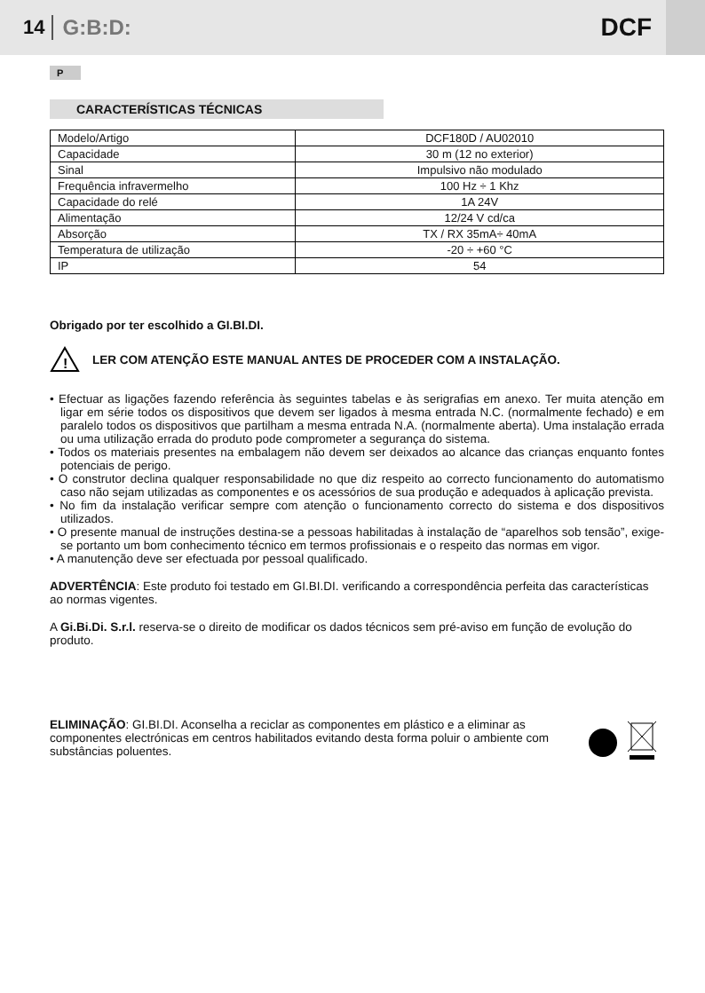14 G:B:D: DCF
P
CARACTERÍSTICAS TÉCNICAS
| Modelo/Artigo | DCF180D / AU02010 |
| Capacidade | 30 m (12 no exterior) |
| Sinal | Impulsivo não modulado |
| Frequência infravermelho | 100 Hz ÷ 1 Khz |
| Capacidade do relé | 1A 24V |
| Alimentação | 12/24 V cd/ca |
| Absorção | TX / RX 35mA÷ 40mA |
| Temperatura de utilização | -20 ÷ +60 °C |
| IP | 54 |
Obrigado por ter escolhido a GI.BI.DI.
!
LER COM ATENÇÃO ESTE MANUAL ANTES DE PROCEDER COM A INSTALAÇÃO.
• Efectuar as ligações fazendo referência às seguintes tabelas e às serigrafias em anexo. Ter muita atenção em ligar em série todos os dispositivos que devem ser ligados à mesma entrada N.C. (normalmente fechado) e em paralelo todos os dispositivos que partilham a mesma entrada N.A. (normalmente aberta). Uma instalação errada ou uma utilização errada do produto pode comprometer a segurança do sistema.
• Todos os materiais presentes na embalagem não devem ser deixados ao alcance das crianças enquanto fontes potenciais de perigo.
• O construtor declina qualquer responsabilidade no que diz respeito ao correcto funcionamento do automatismo caso não sejam utilizadas as componentes e os acessórios de sua produção e adequados à aplicação prevista.
• No fim da instalação verificar sempre com atenção o funcionamento correcto do sistema e dos dispositivos utilizados.
• O presente manual de instruções destina-se a pessoas habilitadas à instalação de “aparelhos sob tensão”, exige-se portanto um bom conhecimento técnico em termos profissionais e o respeito das normas em vigor.
• A manutenção deve ser efectuada por pessoal qualificado.
ADVERTÊNCIA: Este produto foi testado em GI.BI.DI. verificando a correspondência perfeita das características ao normas vigentes.
A Gi.Bi.Di. S.r.l. reserva-se o direito de modificar os dados técnicos sem pré-aviso em função de evolução do produto.
ELIMINAÇÃO: GI.BI.DI. Aconselha a reciclar as componentes em plástico e a eliminar as componentes electrónicas em centros habilitados evitando desta forma poluir o ambiente com substâncias poluentes.